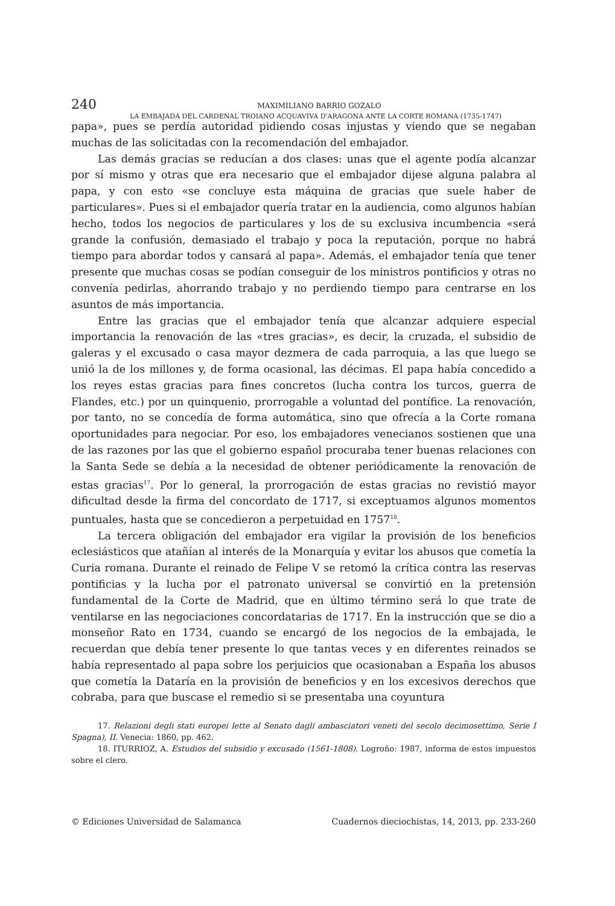240
MAXIMILIANO BARRIO GOZALO
LA EMBAJADA DEL CARDENAL TROIANO ACQUAVIVA D'ARAGONA ANTE LA CORTE ROMANA (1735-1747)
papa», pues se perdía autoridad pidiendo cosas injustas y viendo que se negaban muchas de las solicitadas con la recomendación del embajador.
Las demás gracias se reducían a dos clases: unas que el agente podía alcanzar por sí mismo y otras que era necesario que el embajador dijese alguna palabra al papa, y con esto «se concluye esta máquina de gracias que suele haber de particulares». Pues si el embajador quería tratar en la audiencia, como algunos habían hecho, todos los negocios de particulares y los de su exclusiva incumbencia «será grande la confusión, demasiado el trabajo y poca la reputación, porque no habrá tiempo para abordar todos y cansará al papa». Además, el embajador tenía que tener presente que muchas cosas se podían conseguir de los ministros pontificios y otras no convenía pedirlas, ahorrando trabajo y no perdiendo tiempo para centrarse en los asuntos de más importancia.
Entre las gracias que el embajador tenía que alcanzar adquiere especial importancia la renovación de las «tres gracias», es decir, la cruzada, el subsidio de galeras y el excusado o casa mayor dezmera de cada parroquia, a las que luego se unió la de los millones y, de forma ocasional, las décimas. El papa había concedido a los reyes estas gracias para fines concretos (lucha contra los turcos, guerra de Flandes, etc.) por un quinquenio, prorrogable a voluntad del pontífice. La renovación, por tanto, no se concedía de forma automática, sino que ofrecía a la Corte romana oportunidades para negociar. Por eso, los embajadores venecianos sostienen que una de las razones por las que el gobierno español procuraba tener buenas relaciones con la Santa Sede se debía a la necesidad de obtener periódicamente la renovación de estas gracias<sup>17</sup>. Por lo general, la prorrogación de estas gracias no revistió mayor dificultad desde la firma del concordato de 1717, si exceptuamos algunos momentos puntuales, hasta que se concedieron a perpetuidad en 1757<sup>18</sup>.
La tercera obligación del embajador era vigilar la provisión de los beneficios eclesiásticos que atañían al interés de la Monarquía y evitar los abusos que cometía la Curia romana. Durante el reinado de Felipe V se retomó la crítica contra las reservas pontificias y la lucha por el patronato universal se convirtió en la pretensión fundamental de la Corte de Madrid, que en último término será lo que trate de ventilarse en las negociaciones concordatarias de 1717. En la instrucción que se dio a monseñor Rato en 1734, cuando se encargó de los negocios de la embajada, le recuerdan que debía tener presente lo que tantas veces y en diferentes reinados se había representado al papa sobre los perjuicios que ocasionaban a España los abusos que cometía la Dataría en la provisión de beneficios y en los excesivos derechos que cobraba, para que buscase el remedio si se presentaba una coyuntura
17. Relazioni degli stati europei lette al Senato dagli ambasciatori veneti del secolo decimosettimo, Serie I Spagna), II. Venecia: 1860, pp. 462.
18. ITURRIOZ, A. Estudios del subsidio y excusado (1561-1808). Logroño: 1987, informa de estos impuestos sobre el clero.
© Ediciones Universidad de Salamanca Cuadernos dieciochistas, 14, 2013, pp. 233-260